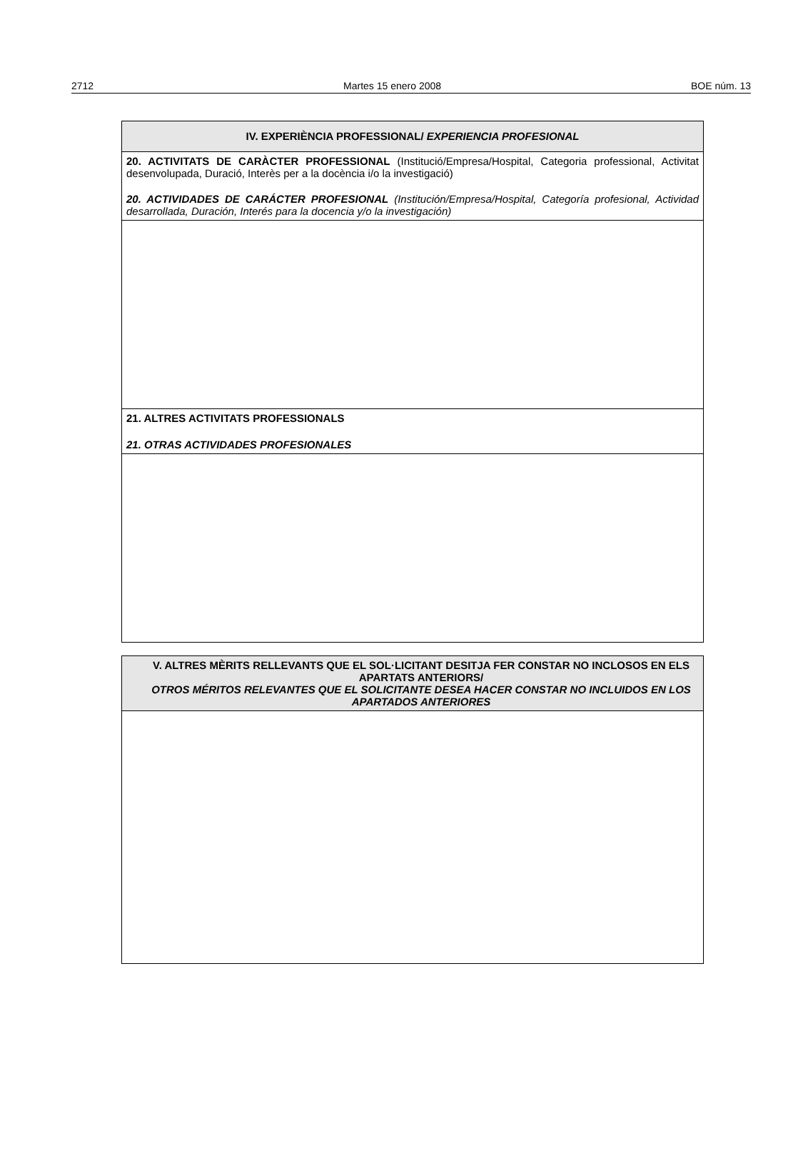2712 Martes 15 enero 2008 BOE núm. 13
| IV. EXPERIÈNCIA PROFESSIONAL/ EXPERIENCIA PROFESIONAL |
| 20. ACTIVITATS DE CARÀCTER PROFESSIONAL (Institució/Empresa/Hospital, Categoria professional, Activitat desenvolupada, Duració, Interès per a la docència i/o la investigació) 20. ACTIVIDADES DE CARÁCTER PROFESIONAL (Institución/Empresa/Hospital, Categoría profesional, Actividad desarrollada, Duración, Interés para la docencia y/o la investigación) |
| 21. ALTRES ACTIVITATS PROFESSIONALS 21. OTRAS ACTIVIDADES PROFESIONALES |
| V. ALTRES MÈRITS RELLEVANTS QUE EL SOL·LICITANT DESITJA FER CONSTAR NO INCLOSOS EN ELS APARTATS ANTERIORS/ OTROS MÉRITOS RELEVANTES QUE EL SOLICITANTE DESEA HACER CONSTAR NO INCLUIDOS EN LOS APARTADOS ANTERIORES |